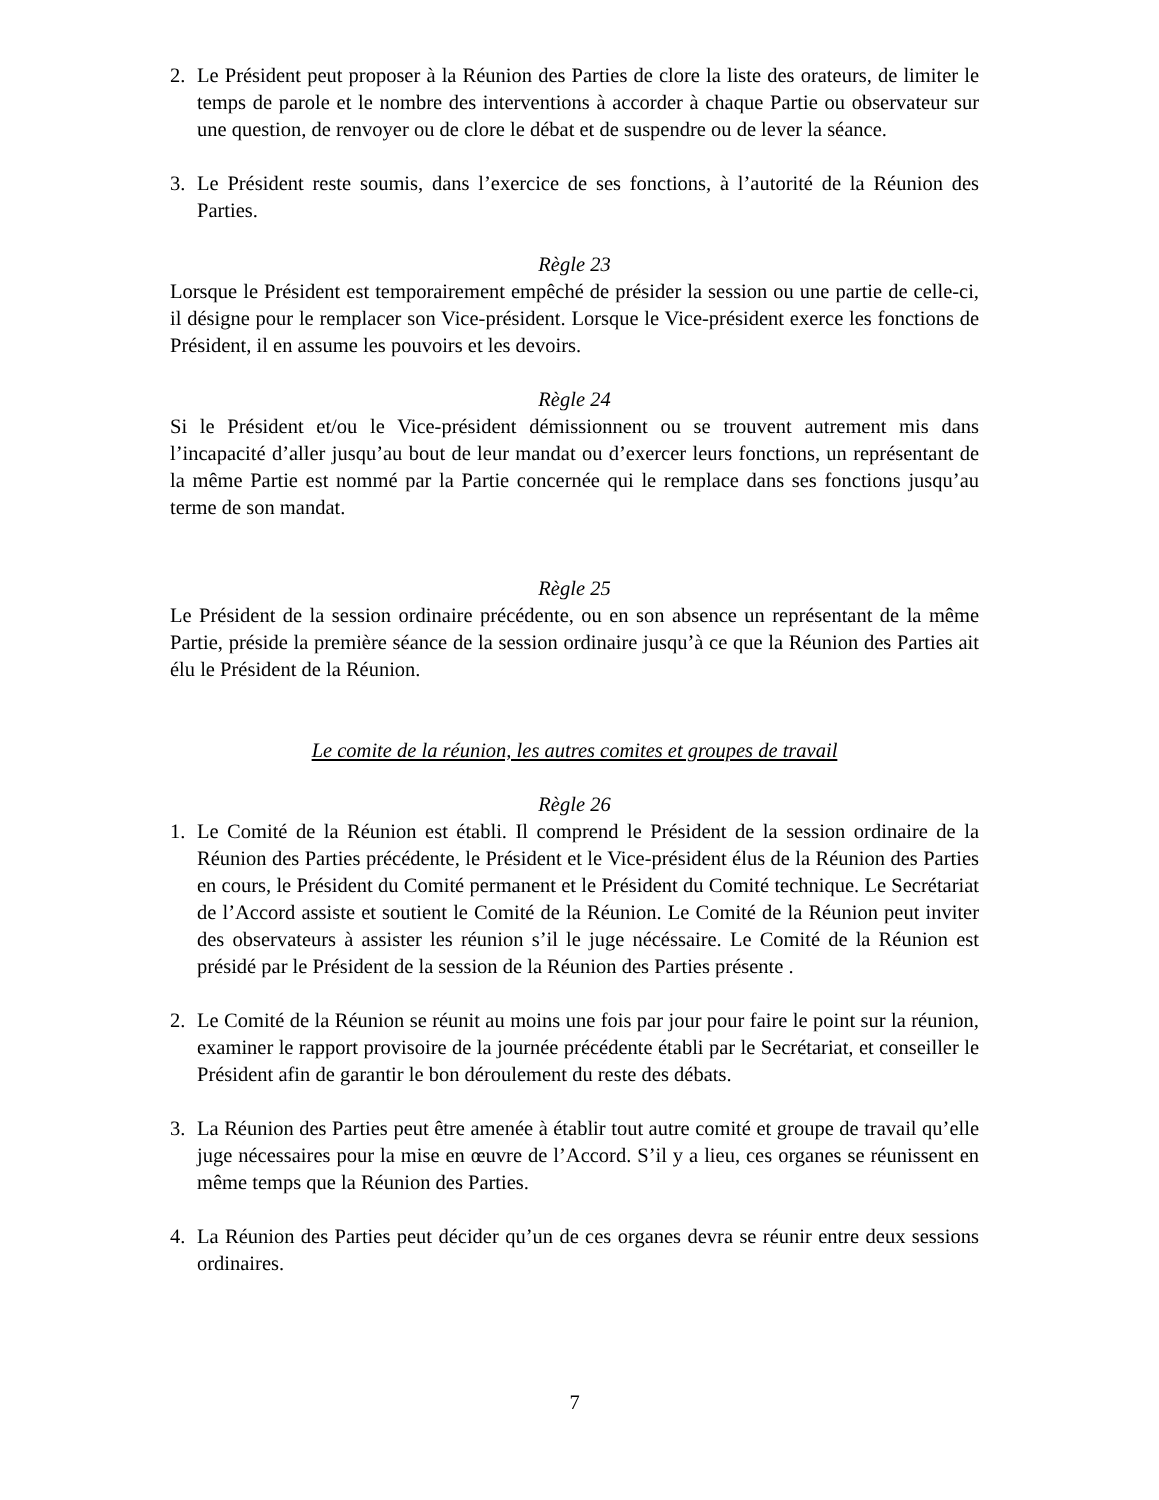2. Le Président peut proposer à la Réunion des Parties de clore la liste des orateurs, de limiter le temps de parole et le nombre des interventions à accorder à chaque Partie ou observateur sur une question, de renvoyer ou de clore le débat et de suspendre ou de lever la séance.
3. Le Président reste soumis, dans l’exercice de ses fonctions, à l’autorité de la Réunion des Parties.
Règle 23
Lorsque le Président est temporairement empêché de présider la session ou une partie de celle-ci, il désigne pour le remplacer son Vice-président. Lorsque le Vice-président exerce les fonctions de Président, il en assume les pouvoirs et les devoirs.
Règle 24
Si le Président et/ou le Vice-président démissionnent ou se trouvent autrement mis dans l’incapacité d’aller jusqu’au bout de leur mandat ou d’exercer leurs fonctions, un représentant de la même Partie est nommé par la Partie concernée qui le remplace dans ses fonctions jusqu’au terme de son mandat.
Règle 25
Le Président de la session ordinaire précédente, ou en son absence un représentant de la même Partie, préside la première séance de la session ordinaire jusqu’à ce que la Réunion des Parties ait élu le Président de la Réunion.
Le comite de la réunion, les autres comites et groupes de travail
Règle 26
1. Le Comité de la Réunion est établi. Il comprend le Président de la session ordinaire de la Réunion des Parties précédente, le Président et le Vice-président élus de la Réunion des Parties en cours, le Président du Comité permanent et le Président du Comité technique. Le Secrétariat de l’Accord assiste et soutient le Comité de la Réunion. Le Comité de la Réunion peut inviter des observateurs à assister les réunion s’il le juge nécéssaire. Le Comité de la Réunion est présidé par le Président de la session de la Réunion des Parties présente .
2. Le Comité de la Réunion se réunit au moins une fois par jour pour faire le point sur la réunion, examiner le rapport provisoire de la journée précédente établi par le Secrétariat, et conseiller le Président afin de garantir le bon déroulement du reste des débats.
3. La Réunion des Parties peut être amenée à établir tout autre comité et groupe de travail qu’elle juge nécessaires pour la mise en œuvre de l’Accord. S’il y a lieu, ces organes se réunissent en même temps que la Réunion des Parties.
4. La Réunion des Parties peut décider qu’un de ces organes devra se réunir entre deux sessions ordinaires.
7